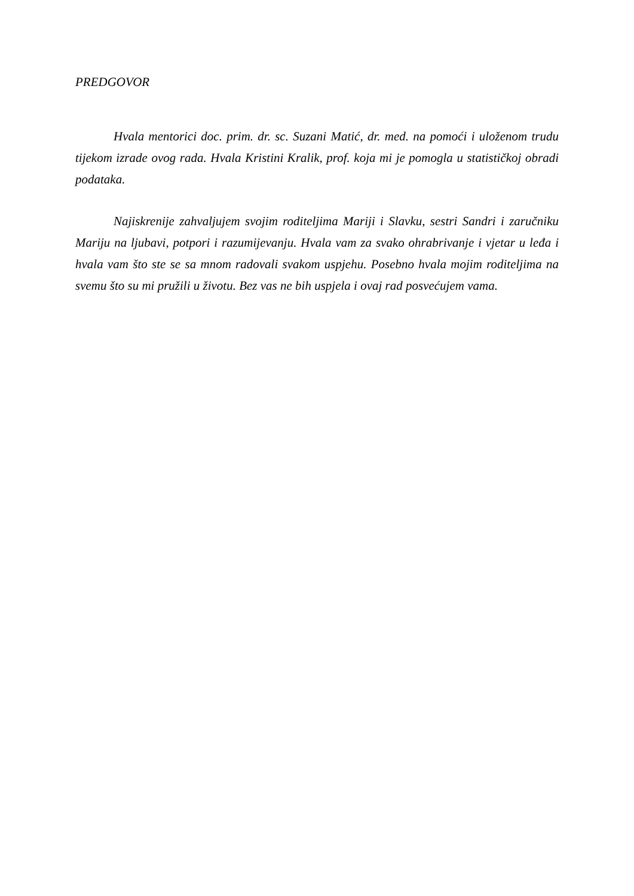PREDGOVOR
Hvala mentorici doc. prim. dr. sc. Suzani Matić, dr. med. na pomoći i uloženom trudu tijekom izrade ovog rada. Hvala Kristini Kralik, prof. koja mi je pomogla u statističkoj obradi podataka.
Najiskrenije zahvaljujem svojim roditeljima Mariji i Slavku, sestri Sandri i zaručniku Mariju na ljubavi, potpori i razumijevanju. Hvala vam za svako ohrabrivanje i vjetar u leđa i hvala vam što ste se sa mnom radovali svakom uspjehu. Posebno hvala mojim roditeljima na svemu što su mi pružili u životu. Bez vas ne bih uspjela i ovaj rad posvećujem vama.